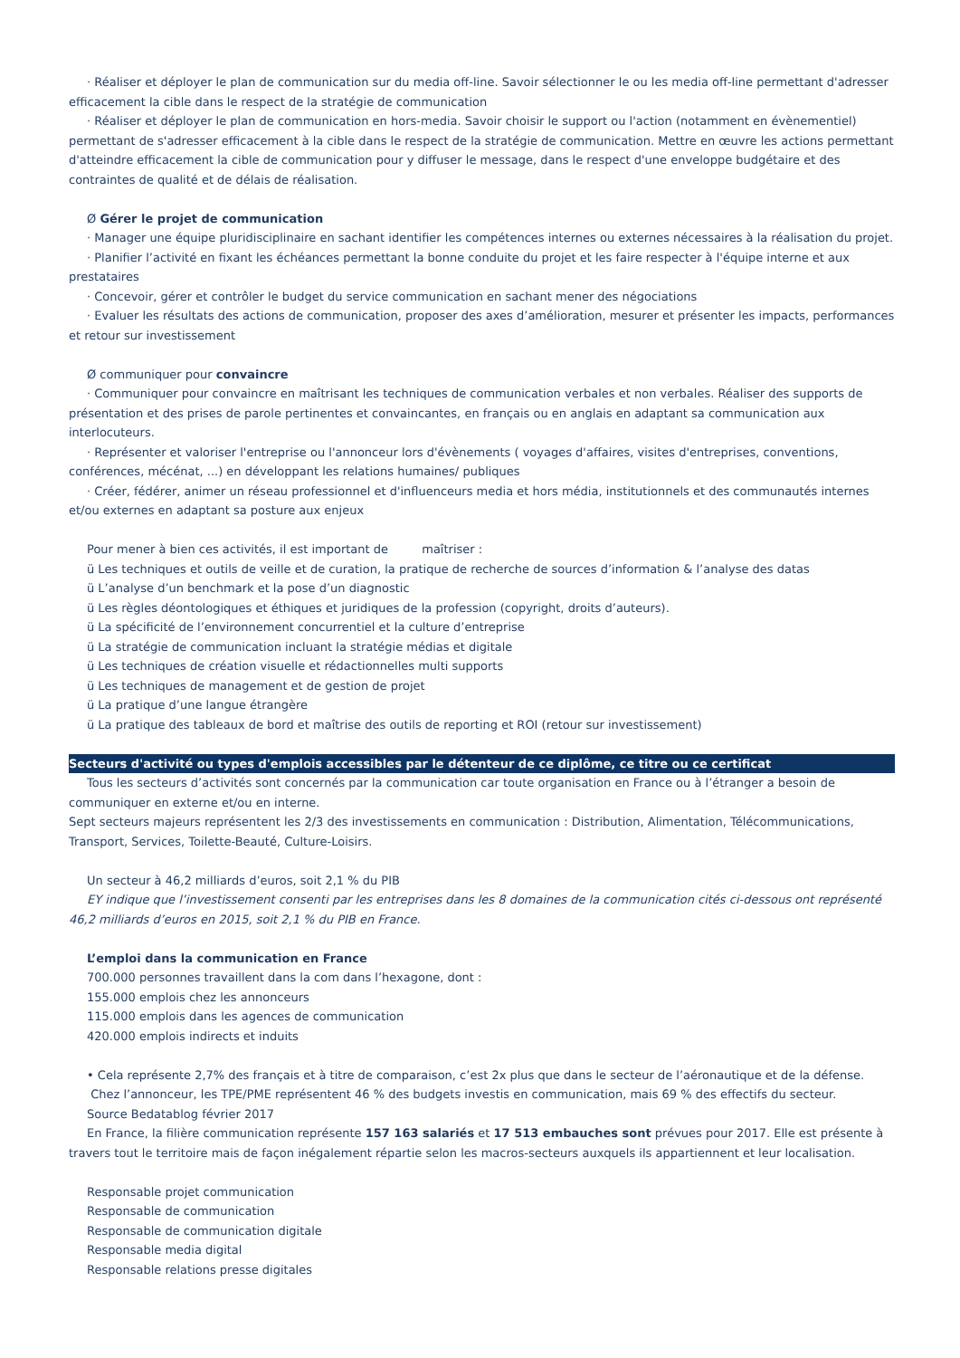· Réaliser et déployer le plan de communication sur du media off-line. Savoir sélectionner le ou les media off-line permettant d'adresser efficacement la cible dans le respect de la stratégie de communication
· Réaliser et déployer le plan de communication en hors-media. Savoir choisir le support ou l'action (notamment en évènementiel) permettant de s'adresser efficacement à la cible dans le respect de la stratégie de communication. Mettre en œuvre les actions permettant d'atteindre efficacement la cible de communication pour y diffuser le message, dans le respect d'une enveloppe budgétaire et des contraintes de qualité et de délais de réalisation.
Ø Gérer le projet de communication
· Manager une équipe pluridisciplinaire en sachant identifier les compétences internes ou externes nécessaires à la réalisation du projet.
· Planifier l’activité en fixant les échéances permettant la bonne conduite du projet et les faire respecter à l'équipe interne et aux prestataires
· Concevoir, gérer et contrôler le budget du service communication en sachant mener des négociations
· Evaluer les résultats des actions de communication, proposer des axes d’amélioration, mesurer et présenter les impacts, performances et retour sur investissement
Ø communiquer pour convaincre
· Communiquer pour convaincre en maîtrisant les techniques de communication verbales et non verbales. Réaliser des supports de présentation et des prises de parole pertinentes et convaincantes, en français ou en anglais en adaptant sa communication aux interlocuteurs.
· Représenter et valoriser l'entreprise ou l'annonceur lors d'évènements ( voyages d'affaires, visites d'entreprises, conventions, conférences, mécénat, ...) en développant les relations humaines/ publiques
· Créer, fédérer, animer un réseau professionnel et d'influenceurs media et hors média, institutionnels et des communautés internes et/ou externes en adaptant sa posture aux enjeux
Pour mener à bien ces activités, il est important de maîtriser :
ü Les techniques et outils de veille et de curation, la pratique de recherche de sources d’information & l’analyse des datas
ü L’analyse d’un benchmark et la pose d’un diagnostic
ü Les règles déontologiques et éthiques et juridiques de la profession (copyright, droits d’auteurs).
ü La spécificité de l’environnement concurrentiel et la culture d’entreprise
ü La stratégie de communication incluant la stratégie médias et digitale
ü Les techniques de création visuelle et rédactionnelles multi supports
ü Les techniques de management et de gestion de projet
ü La pratique d’une langue étrangère
ü La pratique des tableaux de bord et maîtrise des outils de reporting et ROI (retour sur investissement)
Secteurs d'activité ou types d'emplois accessibles par le détenteur de ce diplôme, ce titre ou ce certificat
Tous les secteurs d’activités sont concernés par la communication car toute organisation en France ou à l’étranger a besoin de communiquer en externe et/ou en interne.
Sept secteurs majeurs représentent les 2/3 des investissements en communication : Distribution, Alimentation, Télécommunications, Transport, Services, Toilette-Beauté, Culture-Loisirs.
Un secteur à 46,2 milliards d’euros, soit 2,1 % du PIB
EY indique que l’investissement consenti par les entreprises dans les 8 domaines de la communication cités ci-dessous ont représenté 46,2 milliards d’euros en 2015, soit 2,1 % du PIB en France.
L’emploi dans la communication en France
700.000 personnes travaillent dans la com dans l’hexagone, dont :
155.000 emplois chez les annonceurs
115.000 emplois dans les agences de communication
420.000 emplois indirects et induits
• Cela représente 2,7% des français et à titre de comparaison, c’est 2x plus que dans le secteur de l’aéronautique et de la défense.
Chez l’annonceur, les TPE/PME représentent 46 % des budgets investis en communication, mais 69 % des effectifs du secteur.
Source Bedatablog février 2017
En France, la filière communication représente 157 163 salariés et 17 513 embauches sont prévues pour 2017. Elle est présente à travers tout le territoire mais de façon inégalement répartie selon les macros-secteurs auxquels ils appartiennent et leur localisation.
Responsable projet communication
Responsable de communication
Responsable de communication digitale
Responsable media digital
Responsable relations presse digitales